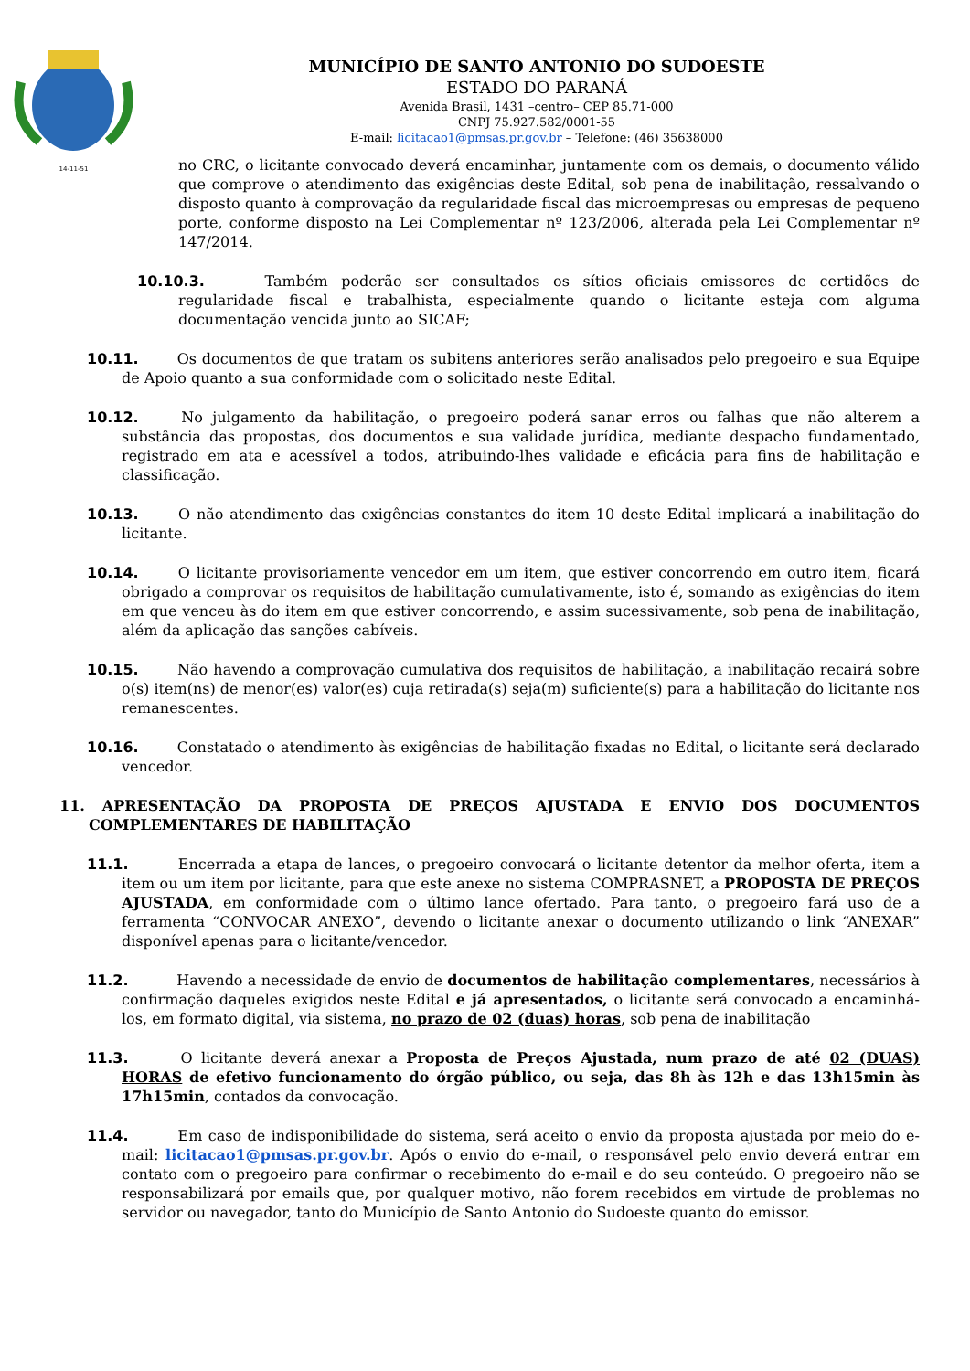14-11-51
MUNICÍPIO DE SANTO ANTONIO DO SUDOESTE
ESTADO DO PARANÁ
Avenida Brasil, 1431 –centro– CEP 85.71-000
CNPJ 75.927.582/0001-55
E-mail: licitacao1@pmsas.pr.gov.br – Telefone: (46) 35638000
no CRC, o licitante convocado deverá encaminhar, juntamente com os demais, o documento válido que comprove o atendimento das exigências deste Edital, sob pena de inabilitação, ressalvando o disposto quanto à comprovação da regularidade fiscal das microempresas ou empresas de pequeno porte, conforme disposto na Lei Complementar nº 123/2006, alterada pela Lei Complementar nº 147/2014.
10.10.3. Também poderão ser consultados os sítios oficiais emissores de certidões de regularidade fiscal e trabalhista, especialmente quando o licitante esteja com alguma documentação vencida junto ao SICAF;
10.11. Os documentos de que tratam os subitens anteriores serão analisados pelo pregoeiro e sua Equipe de Apoio quanto a sua conformidade com o solicitado neste Edital.
10.12. No julgamento da habilitação, o pregoeiro poderá sanar erros ou falhas que não alterem a substância das propostas, dos documentos e sua validade jurídica, mediante despacho fundamentado, registrado em ata e acessível a todos, atribuindo-lhes validade e eficácia para fins de habilitação e classificação.
10.13. O não atendimento das exigências constantes do item 10 deste Edital implicará a inabilitação do licitante.
10.14. O licitante provisoriamente vencedor em um item, que estiver concorrendo em outro item, ficará obrigado a comprovar os requisitos de habilitação cumulativamente, isto é, somando as exigências do item em que venceu às do item em que estiver concorrendo, e assim sucessivamente, sob pena de inabilitação, além da aplicação das sanções cabíveis.
10.15. Não havendo a comprovação cumulativa dos requisitos de habilitação, a inabilitação recairá sobre o(s) item(ns) de menor(es) valor(es) cuja retirada(s) seja(m) suficiente(s) para a habilitação do licitante nos remanescentes.
10.16. Constatado o atendimento às exigências de habilitação fixadas no Edital, o licitante será declarado vencedor.
11. APRESENTAÇÃO DA PROPOSTA DE PREÇOS AJUSTADA E ENVIO DOS DOCUMENTOS COMPLEMENTARES DE HABILITAÇÃO
11.1. Encerrada a etapa de lances, o pregoeiro convocará o licitante detentor da melhor oferta, item a item ou um item por licitante, para que este anexe no sistema COMPRASNET, a PROPOSTA DE PREÇOS AJUSTADA, em conformidade com o último lance ofertado. Para tanto, o pregoeiro fará uso de a ferramenta “CONVOCAR ANEXO”, devendo o licitante anexar o documento utilizando o link “ANEXAR” disponível apenas para o licitante/vencedor.
11.2. Havendo a necessidade de envio de documentos de habilitação complementares, necessários à confirmação daqueles exigidos neste Edital e já apresentados, o licitante será convocado a encaminhá-los, em formato digital, via sistema, no prazo de 02 (duas) horas, sob pena de inabilitação
11.3. O licitante deverá anexar a Proposta de Preços Ajustada, num prazo de até 02 (DUAS) HORAS de efetivo funcionamento do órgão público, ou seja, das 8h às 12h e das 13h15min às 17h15min, contados da convocação.
11.4. Em caso de indisponibilidade do sistema, será aceito o envio da proposta ajustada por meio do e-mail: licitacao1@pmsas.pr.gov.br. Após o envio do e-mail, o responsável pelo envio deverá entrar em contato com o pregoeiro para confirmar o recebimento do e-mail e do seu conteúdo. O pregoeiro não se responsabilizará por emails que, por qualquer motivo, não forem recebidos em virtude de problemas no servidor ou navegador, tanto do Município de Santo Antonio do Sudoeste quanto do emissor.